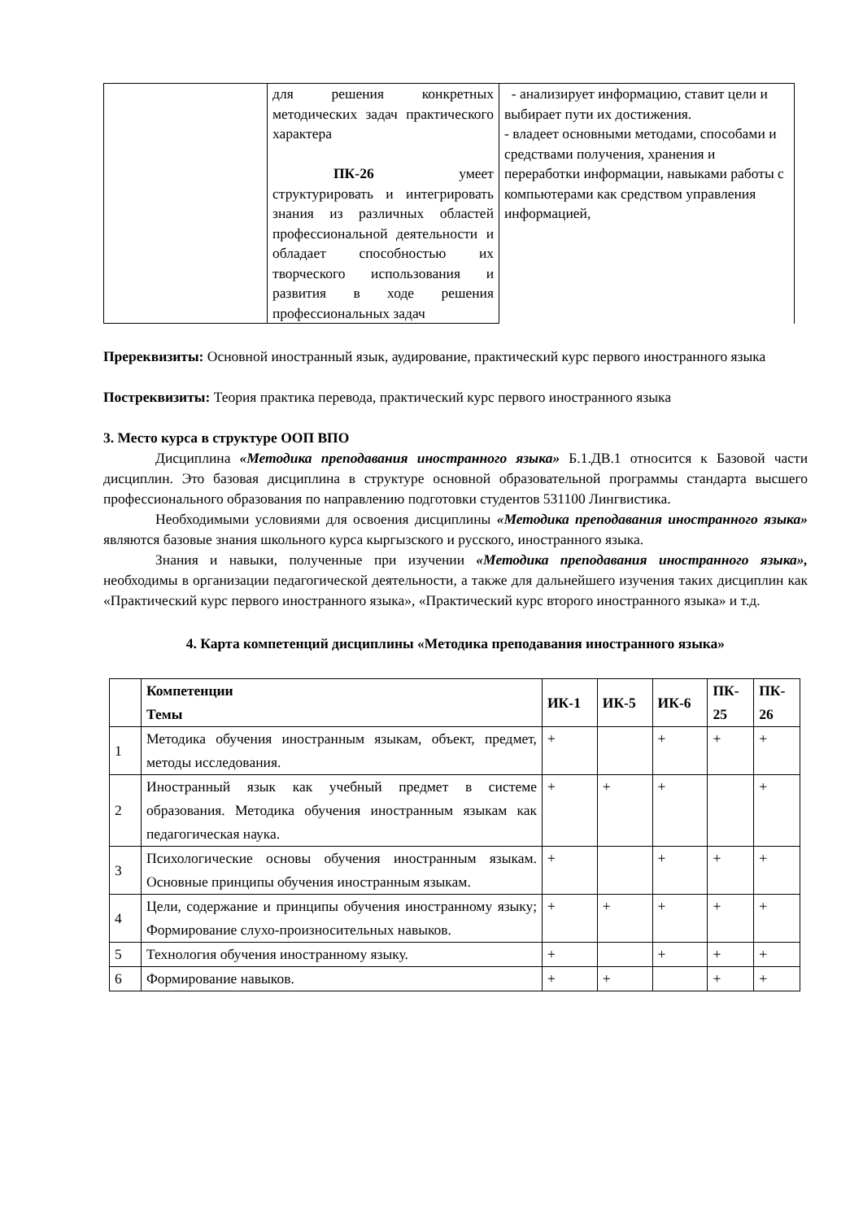| | для решения конкретных методических задач практического характера ПК-26 умеет структурировать и интегрировать знания из различных областей профессиональной деятельности и обладает способностью их творческого использования и развития в ходе решения профессиональных задач | - анализирует информацию, ставит цели и выбирает пути их достижения. - владеет основными методами, способами и средствами получения, хранения и переработки информации, навыками работы с компьютерами как средством управления информацией, |
Пререквизиты: Основной иностранный язык, аудирование, практический курс первого иностранного языка
Постреквизиты: Теория практика перевода, практический курс первого иностранного языка
3. Место курса в структуре ООП ВПО
Дисциплина «Методика преподавания иностранного языка» Б.1.ДВ.1 относится к Базовой части дисциплин. Это базовая дисциплина в структуре основной образовательной программы стандарта высшего профессионального образования по направлению подготовки студентов 531100 Лингвистика.
Необходимыми условиями для освоения дисциплины «Методика преподавания иностранного языка» являются базовые знания школьного курса кыргызского и русского, иностранного языка.
Знания и навыки, полученные при изучении «Методика преподавания иностранного языка», необходимы в организации педагогической деятельности, а также для дальнейшего изучения таких дисциплин как «Практический курс первого иностранного языка», «Практический курс второго иностранного языка» и т.д.
4. Карта компетенций дисциплины «Методика преподавания иностранного языка»
| | Компетенции Темы | ИК-1 | ИК-5 | ИК-6 | ПК- 25 | ПК- 26 |
| --- | --- | --- | --- | --- | --- | --- |
| 1 | Методика обучения иностранным языкам, объект, предмет, методы исследования. | + | | + | + | + |
| 2 | Иностранный язык как учебный предмет в системе образования. Методика обучения иностранным языкам как педагогическая наука. | + | + | + | | + |
| 3 | Психологические основы обучения иностранным языкам. Основные принципы обучения иностранным языкам. | + | | + | + | + |
| 4 | Цели, содержание и принципы обучения иностранному языку; Формирование слухо-произносительных навыков. | + | + | + | + | + |
| 5 | Технология обучения иностранному языку. | + | | + | + | + |
| 6 | Формирование навыков. | + | + | | + | + |